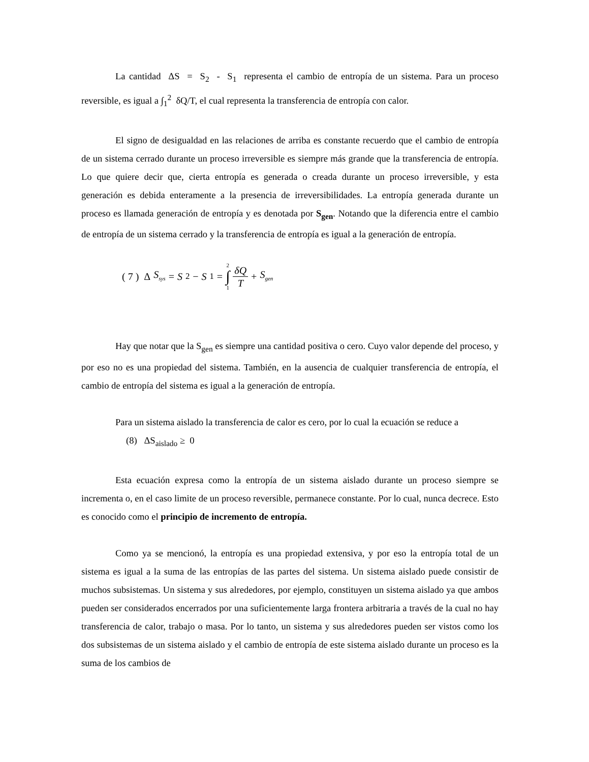La cantidad ΔS = S<sub>2</sub> - S<sub>1</sub> representa el cambio de entropía de un sistema. Para un proceso reversible, es igual a ∫<sub>1</sub><sup>2</sup> δQ/T, el cual representa la transferencia de entropía con calor.
El signo de desigualdad en las relaciones de arriba es constante recuerdo que el cambio de entropía de un sistema cerrado durante un proceso irreversible es siempre más grande que la transferencia de entropía. Lo que quiere decir que, cierta entropía es generada o creada durante un proceso irreversible, y esta generación es debida enteramente a la presencia de irreversibilidades. La entropía generada durante un proceso es llamada generación de entropía y es denotada por S<sub>gen</sub>. Notando que la diferencia entre el cambio de entropía de un sistema cerrado y la transferencia de entropía es igual a la generación de entropía.
( 7 ) Δ S<sub>sys</sub> = S<sub>2</sub> − S<sub>1</sub> = 2 ∫ 1 δQ T + S<sub>gen</sub>
Hay que notar que la S<sub>gen</sub> es siempre una cantidad positiva o cero. Cuyo valor depende del proceso, y por eso no es una propiedad del sistema. También, en la ausencia de cualquier transferencia de entropía, el cambio de entropía del sistema es igual a la generación de entropía.
Para un sistema aislado la transferencia de calor es cero, por lo cual la ecuación se reduce a
(8) ΔS<sub>aislado</sub> ≥ 0
Esta ecuación expresa como la entropía de un sistema aislado durante un proceso siempre se incrementa o, en el caso limite de un proceso reversible, permanece constante. Por lo cual, nunca decrece. Esto es conocido como el principio de incremento de entropía.
Como ya se mencionó, la entropía es una propiedad extensiva, y por eso la entropía total de un sistema es igual a la suma de las entropías de las partes del sistema. Un sistema aislado puede consistir de muchos subsistemas. Un sistema y sus alrededores, por ejemplo, constituyen un sistema aislado ya que ambos pueden ser considerados encerrados por una suficientemente larga frontera arbitraria a través de la cual no hay transferencia de calor, trabajo o masa. Por lo tanto, un sistema y sus alrededores pueden ser vistos como los dos subsistemas de un sistema aislado y el cambio de entropía de este sistema aislado durante un proceso es la suma de los cambios de